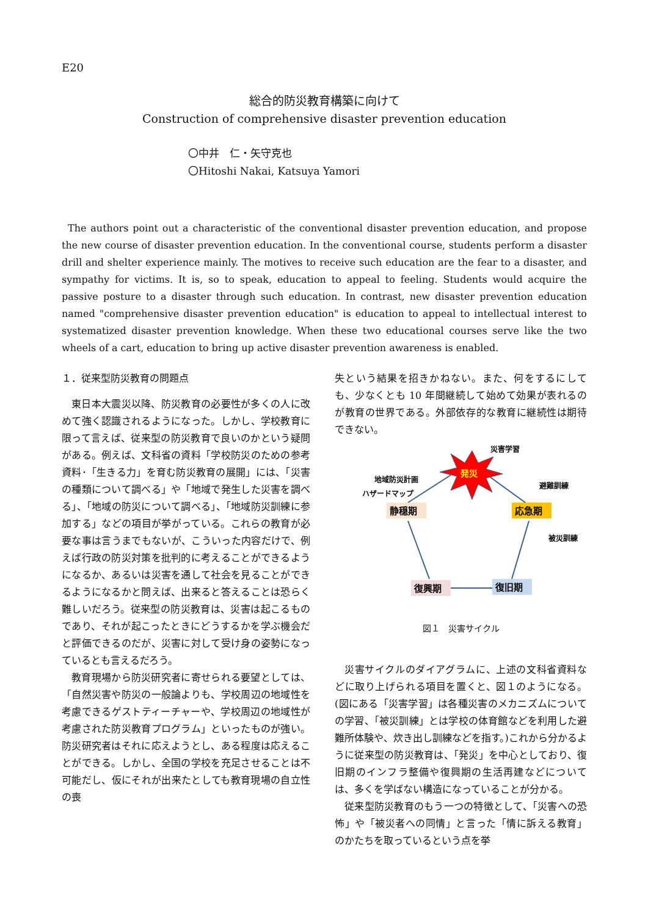E20
総合的防災教育構築に向けて
Construction of comprehensive disaster prevention education
〇中井　仁・矢守克也
〇Hitoshi Nakai, Katsuya Yamori
The authors point out a characteristic of the conventional disaster prevention education, and propose the new course of disaster prevention education. In the conventional course, students perform a disaster drill and shelter experience mainly. The motives to receive such education are the fear to a disaster, and sympathy for victims. It is, so to speak, education to appeal to feeling. Students would acquire the passive posture to a disaster through such education. In contrast, new disaster prevention education named "comprehensive disaster prevention education" is education to appeal to intellectual interest to systematized disaster prevention knowledge. When these two educational courses serve like the two wheels of a cart, education to bring up active disaster prevention awareness is enabled.
１．従来型防災教育の問題点
東日本大震災以降、防災教育の必要性が多くの人に改めて強く認識されるようになった。しかし、学校教育に限って言えば、従来型の防災教育で良いのかという疑問がある。例えば、文科省の資料「学校防災のための参考資料･「生きる力」を育む防災教育の展開」には、「災害の種類について調べる」や「地域で発生した災害を調べる」、「地域の防災について調べる」、「地域防災訓練に参加する」などの項目が挙がっている。これらの教育が必要な事は言うまでもないが、こういった内容だけで、例えば行政の防災対策を批判的に考えることができるようになるか、あるいは災害を通して社会を見ることができるようになるかと問えば、出来ると答えることは恐らく難しいだろう。従来型の防災教育は、災害は起こるものであり、それが起こったときにどうするかを学ぶ機会だと評価できるのだが、災害に対して受け身の姿勢になっているとも言えるだろう。
教育現場から防災研究者に寄せられる要望としては、「自然災害や防災の一般論よりも、学校周辺の地域性を考慮できるゲストティーチャーや、学校周辺の地域性が考慮された防災教育プログラム」といったものが強い。防災研究者はそれに応えようとし、ある程度は応えることができる。しかし、全国の学校を充足させることは不可能だし、仮にそれが出来たとしても教育現場の自立性の喪
失という結果を招きかねない。また、何をするにしても、少なくとも 10 年間継続して始めて効果が表れるのが教育の世界である。外部依存的な教育に継続性は期待できない。
発災
災害学習
地域防災計画
ハザードマップ
避難訓練
被災訓練
静穏期
応急期
復興期
復旧期
図１　災害サイクル
災害サイクルのダイアグラムに、上述の文科省資料などに取り上げられる項目を置くと、図１のようになる。(図にある「災害学習」は各種災害のメカニズムについての学習、「被災訓練」とは学校の体育館などを利用した避難所体験や、炊き出し訓練などを指す。)これから分かるように従来型の防災教育は、「発災」を中心としており、復旧期のインフラ整備や復興期の生活再建などについては、多くを学ばない構造になっていることが分かる。
従来型防災教育のもう一つの特徴として、「災害への恐怖」や「被災者への同情」と言った「情に訴える教育」のかたちを取っているという点を挙